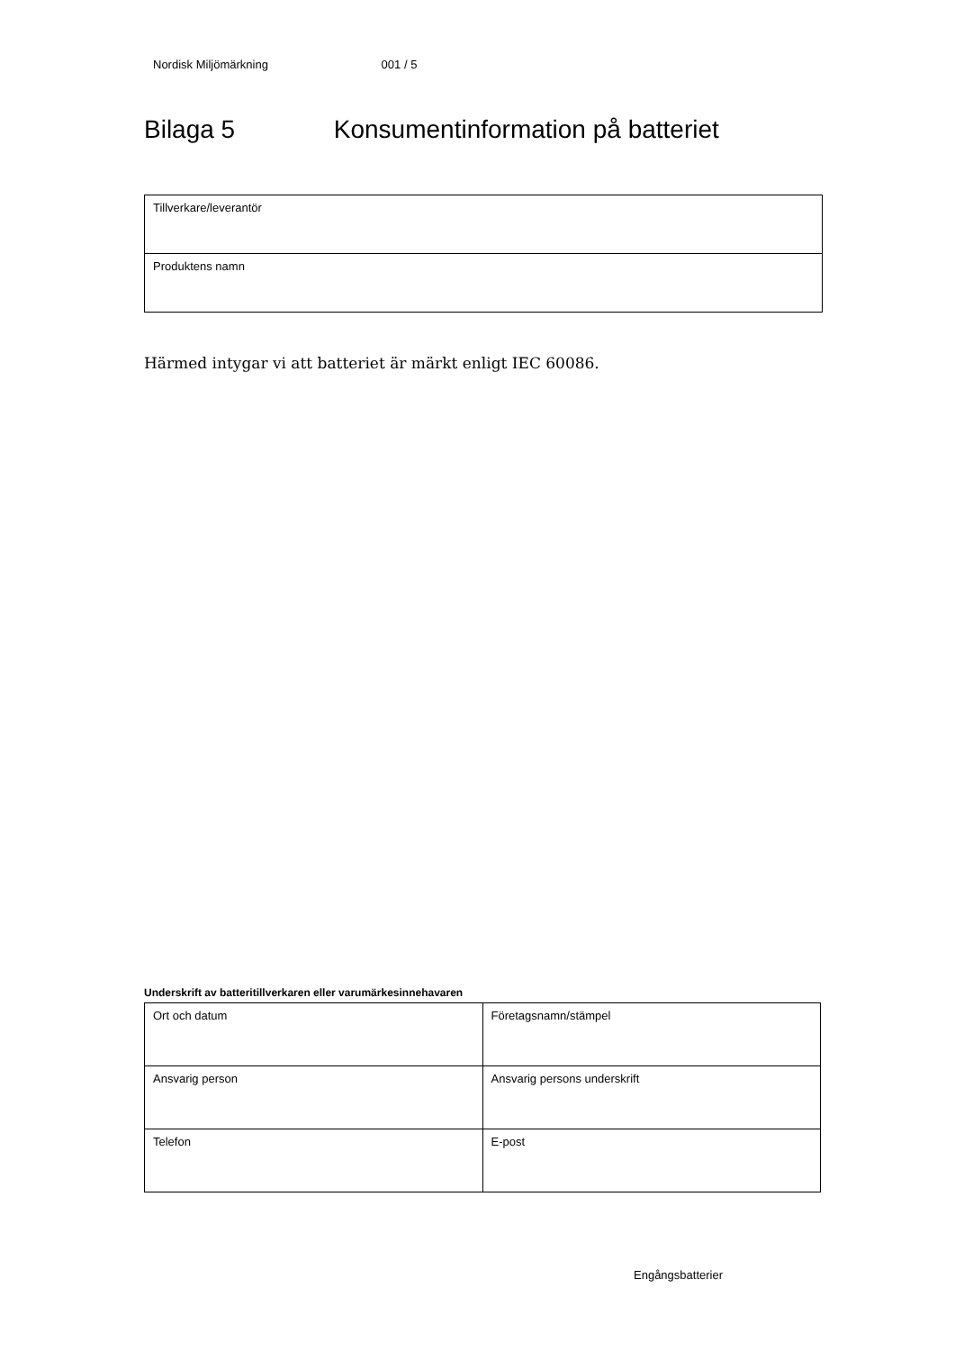Nordisk Miljömärkning 001 / 5
Bilaga 5 Konsumentinformation på batteriet
| Tillverkare/leverantör |
| Produktens namn |
Härmed intygar vi att batteriet är märkt enligt IEC 60086.
Underskrift av batteritillverkaren eller varumärkesinnehavaren
| Ort och datum | Företagsnamn/stämpel |
| Ansvarig person | Ansvarig persons underskrift |
| Telefon | E-post |
Engångsbatterier